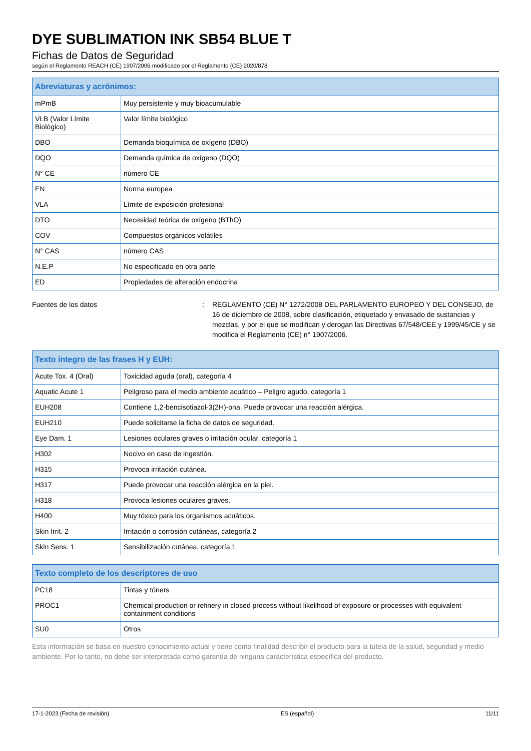DYE SUBLIMATION INK SB54 BLUE T
Fichas de Datos de Seguridad
según el Reglamento REACH (CE) 1907/2006 modificado por el Reglamento (CE) 2020/878
| Abreviaturas y acrónimos: | |
| --- | --- |
| mPmB | Muy persistente y muy bioacumulable |
| VLB (Valor Límite Biológico) | Valor límite biológico |
| DBO | Demanda bioquímica de oxígeno (DBO) |
| DQO | Demanda química de oxígeno (DQO) |
| N° CE | número CE |
| EN | Norma europea |
| VLA | Límite de exposición profesional |
| DTO | Necesidad teórica de oxígeno (BThO) |
| COV | Compuestos orgánicos volátiles |
| N° CAS | número CAS |
| N.E.P | No especificado en otra parte |
| ED | Propiedades de alteración endocrina |
Fuentes de los datos : REGLAMENTO (CE) N° 1272/2008 DEL PARLAMENTO EUROPEO Y DEL CONSEJO, de 16 de diciembre de 2008, sobre clasificación, etiquetado y envasado de sustancias y mezclas, y por el que se modifican y derogan las Directivas 67/548/CEE y 1999/45/CE y se modifica el Reglamento (CE) n° 1907/2006.
| Texto íntegro de las frases H y EUH: | |
| --- | --- |
| Acute Tox. 4 (Oral) | Toxicidad aguda (oral), categoría 4 |
| Aquatic Acute 1 | Peligroso para el medio ambiente acuático – Peligro agudo, categoría 1 |
| EUH208 | Contiene 1,2-bencisotiazol-3(2H)-ona. Puede provocar una reacción alérgica. |
| EUH210 | Puede solicitarse la ficha de datos de seguridad. |
| Eye Dam. 1 | Lesiones oculares graves o irritación ocular, categoría 1 |
| H302 | Nocivo en caso de ingestión. |
| H315 | Provoca irritación cutánea. |
| H317 | Puede provocar una reacción alérgica en la piel. |
| H318 | Provoca lesiones oculares graves. |
| H400 | Muy tóxico para los organismos acuáticos. |
| Skin Irrit. 2 | Irritación o corrosión cutáneas, categoría 2 |
| Skin Sens. 1 | Sensibilización cutánea, categoría 1 |
| Texto completo de los descriptores de uso | |
| --- | --- |
| PC18 | Tintas y tóners |
| PROC1 | Chemical production or refinery in closed process without likelihood of exposure or processes with equivalent containment conditions |
| SU0 | Otros |
Esta información se basa en nuestro conocimiento actual y tiene como finalidad describir el producto para la tutela de la salud, seguridad y medio ambiente. Por lo tanto, no debe ser interpretada como garantía de ninguna característica específica del producto.
17-1-2023 (Fecha de revisión) ES (español) 11/11